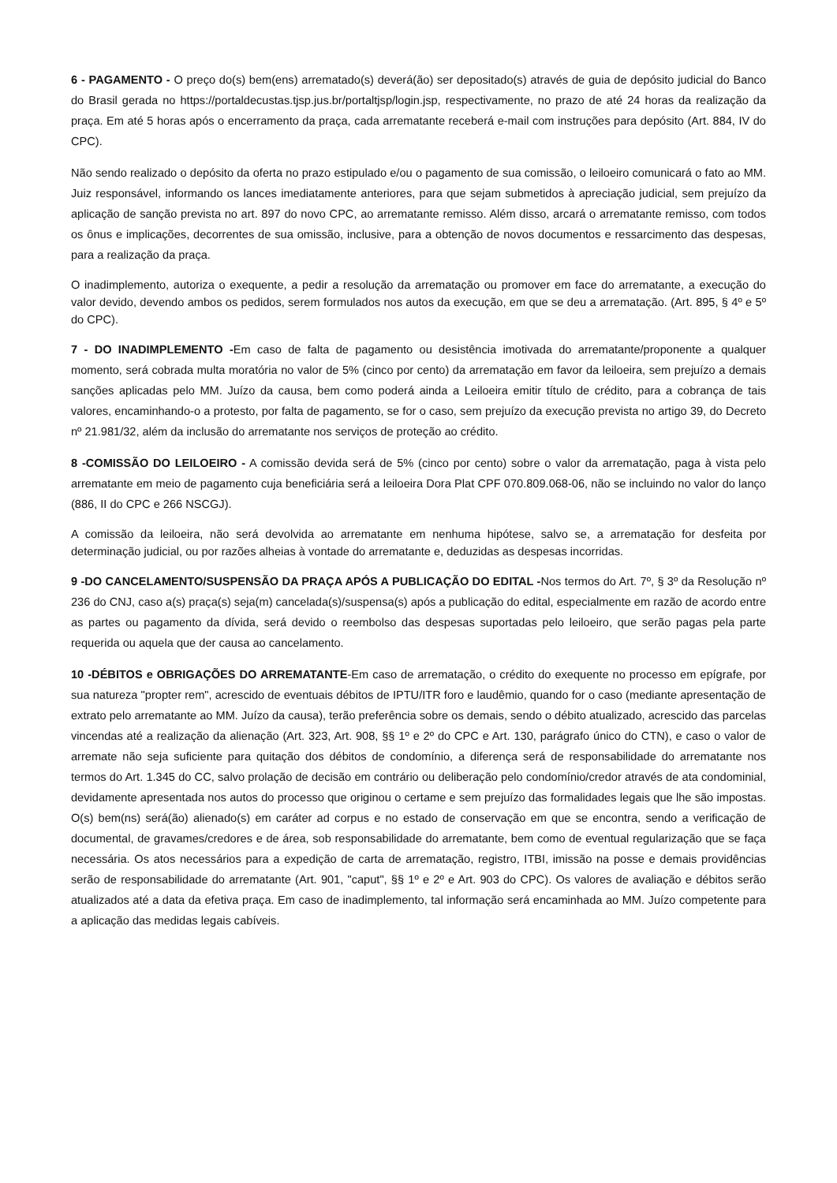6 - PAGAMENTO - O preço do(s) bem(ens) arrematado(s) deverá(ão) ser depositado(s) através de guia de depósito judicial do Banco do Brasil gerada no https://portaldecustas.tjsp.jus.br/portaltjsp/login.jsp, respectivamente, no prazo de até 24 horas da realização da praça. Em até 5 horas após o encerramento da praça, cada arrematante receberá e-mail com instruções para depósito (Art. 884, IV do CPC).
Não sendo realizado o depósito da oferta no prazo estipulado e/ou o pagamento de sua comissão, o leiloeiro comunicará o fato ao MM. Juiz responsável, informando os lances imediatamente anteriores, para que sejam submetidos à apreciação judicial, sem prejuízo da aplicação de sanção prevista no art. 897 do novo CPC, ao arrematante remisso. Além disso, arcará o arrematante remisso, com todos os ônus e implicações, decorrentes de sua omissão, inclusive, para a obtenção de novos documentos e ressarcimento das despesas, para a realização da praça.
O inadimplemento, autoriza o exequente, a pedir a resolução da arrematação ou promover em face do arrematante, a execução do valor devido, devendo ambos os pedidos, serem formulados nos autos da execução, em que se deu a arrematação. (Art. 895, § 4º e 5º do CPC).
7 - DO INADIMPLEMENTO -Em caso de falta de pagamento ou desistência imotivada do arrematante/proponente a qualquer momento, será cobrada multa moratória no valor de 5% (cinco por cento) da arrematação em favor da leiloeira, sem prejuízo a demais sanções aplicadas pelo MM. Juízo da causa, bem como poderá ainda a Leiloeira emitir título de crédito, para a cobrança de tais valores, encaminhando-o a protesto, por falta de pagamento, se for o caso, sem prejuízo da execução prevista no artigo 39, do Decreto nº 21.981/32, além da inclusão do arrematante nos serviços de proteção ao crédito.
8 -COMISSÃO DO LEILOEIRO - A comissão devida será de 5% (cinco por cento) sobre o valor da arrematação, paga à vista pelo arrematante em meio de pagamento cuja beneficiária será a leiloeira Dora Plat CPF 070.809.068-06, não se incluindo no valor do lanço (886, II do CPC e 266 NSCGJ).
A comissão da leiloeira, não será devolvida ao arrematante em nenhuma hipótese, salvo se, a arrematação for desfeita por determinação judicial, ou por razões alheias à vontade do arrematante e, deduzidas as despesas incorridas.
9 -DO CANCELAMENTO/SUSPENSÃO DA PRAÇA APÓS A PUBLICAÇÃO DO EDITAL -Nos termos do Art. 7º, § 3º da Resolução nº 236 do CNJ, caso a(s) praça(s) seja(m) cancelada(s)/suspensa(s) após a publicação do edital, especialmente em razão de acordo entre as partes ou pagamento da dívida, será devido o reembolso das despesas suportadas pelo leiloeiro, que serão pagas pela parte requerida ou aquela que der causa ao cancelamento.
10 -DÉBITOS e OBRIGAÇÕES DO ARREMATANTE-Em caso de arrematação, o crédito do exequente no processo em epígrafe, por sua natureza "propter rem", acrescido de eventuais débitos de IPTU/ITR foro e laudêmio, quando for o caso (mediante apresentação de extrato pelo arrematante ao MM. Juízo da causa), terão preferência sobre os demais, sendo o débito atualizado, acrescido das parcelas vincendas até a realização da alienação (Art. 323, Art. 908, §§ 1º e 2º do CPC e Art. 130, parágrafo único do CTN), e caso o valor de arremate não seja suficiente para quitação dos débitos de condomínio, a diferença será de responsabilidade do arrematante nos termos do Art. 1.345 do CC, salvo prolação de decisão em contrário ou deliberação pelo condomínio/credor através de ata condominial, devidamente apresentada nos autos do processo que originou o certame e sem prejuízo das formalidades legais que lhe são impostas. O(s) bem(ns) será(ão) alienado(s) em caráter ad corpus e no estado de conservação em que se encontra, sendo a verificação de documental, de gravames/credores e de área, sob responsabilidade do arrematante, bem como de eventual regularização que se faça necessária. Os atos necessários para a expedição de carta de arrematação, registro, ITBI, imissão na posse e demais providências serão de responsabilidade do arrematante (Art. 901, "caput", §§ 1º e 2º e Art. 903 do CPC). Os valores de avaliação e débitos serão atualizados até a data da efetiva praça. Em caso de inadimplemento, tal informação será encaminhada ao MM. Juízo competente para a aplicação das medidas legais cabíveis.